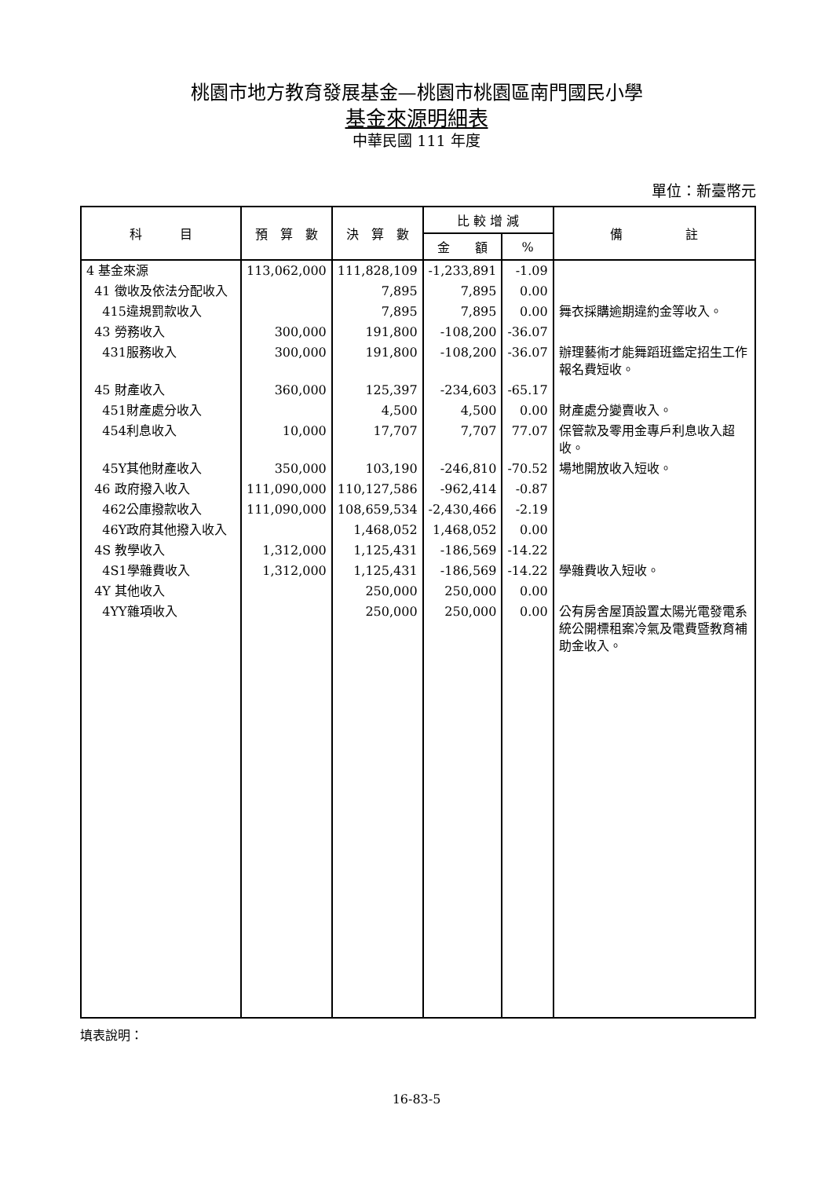桃園市地方教育發展基金—桃園市桃園區南門國民小學
基金來源明細表
中華民國 111 年度
單位：新臺幣元
| 科 目 | 預 算 數 | 決 算 數 | 比 較 增 減 | | 備 註 |
| --- | --- | --- | --- | --- | --- |
| | | | 金 額 | % | |
| 4 基金來源 | 113,062,000 | 111,828,109 | -1,233,891 | -1.09 | |
| 41 徵收及依法分配收入 | | 7,895 | 7,895 | 0.00 | |
| 415違規罰款收入 | | 7,895 | 7,895 | 0.00 | 舞衣採購逾期違約金等收入。 |
| 43 勞務收入 | 300,000 | 191,800 | -108,200 | -36.07 | |
| 431服務收入 | 300,000 | 191,800 | -108,200 | -36.07 | 辦理藝術才能舞蹈班鑑定招生工作報名費短收。 |
| 45 財產收入 | 360,000 | 125,397 | -234,603 | -65.17 | |
| 451財產處分收入 | | 4,500 | 4,500 | 0.00 | 財產處分變賣收入。 |
| 454利息收入 | 10,000 | 17,707 | 7,707 | 77.07 | 保管款及零用金專戶利息收入超收。 |
| 45Y其他財產收入 | 350,000 | 103,190 | -246,810 | -70.52 | 場地開放收入短收。 |
| 46 政府撥入收入 | 111,090,000 | 110,127,586 | -962,414 | -0.87 | |
| 462公庫撥款收入 | 111,090,000 | 108,659,534 | -2,430,466 | -2.19 | |
| 46Y政府其他撥入收入 | | 1,468,052 | 1,468,052 | 0.00 | |
| 4S 教學收入 | 1,312,000 | 1,125,431 | -186,569 | -14.22 | |
| 4S1學雜費收入 | 1,312,000 | 1,125,431 | -186,569 | -14.22 | 學雜費收入短收。 |
| 4Y 其他收入 | | 250,000 | 250,000 | 0.00 | |
| 4YY雜項收入 | | 250,000 | 250,000 | 0.00 | 公有房舍屋頂設置太陽光電發電系統公開標租案冷氣及電費暨教育補助金收入。 |
填表說明：
16-83-5